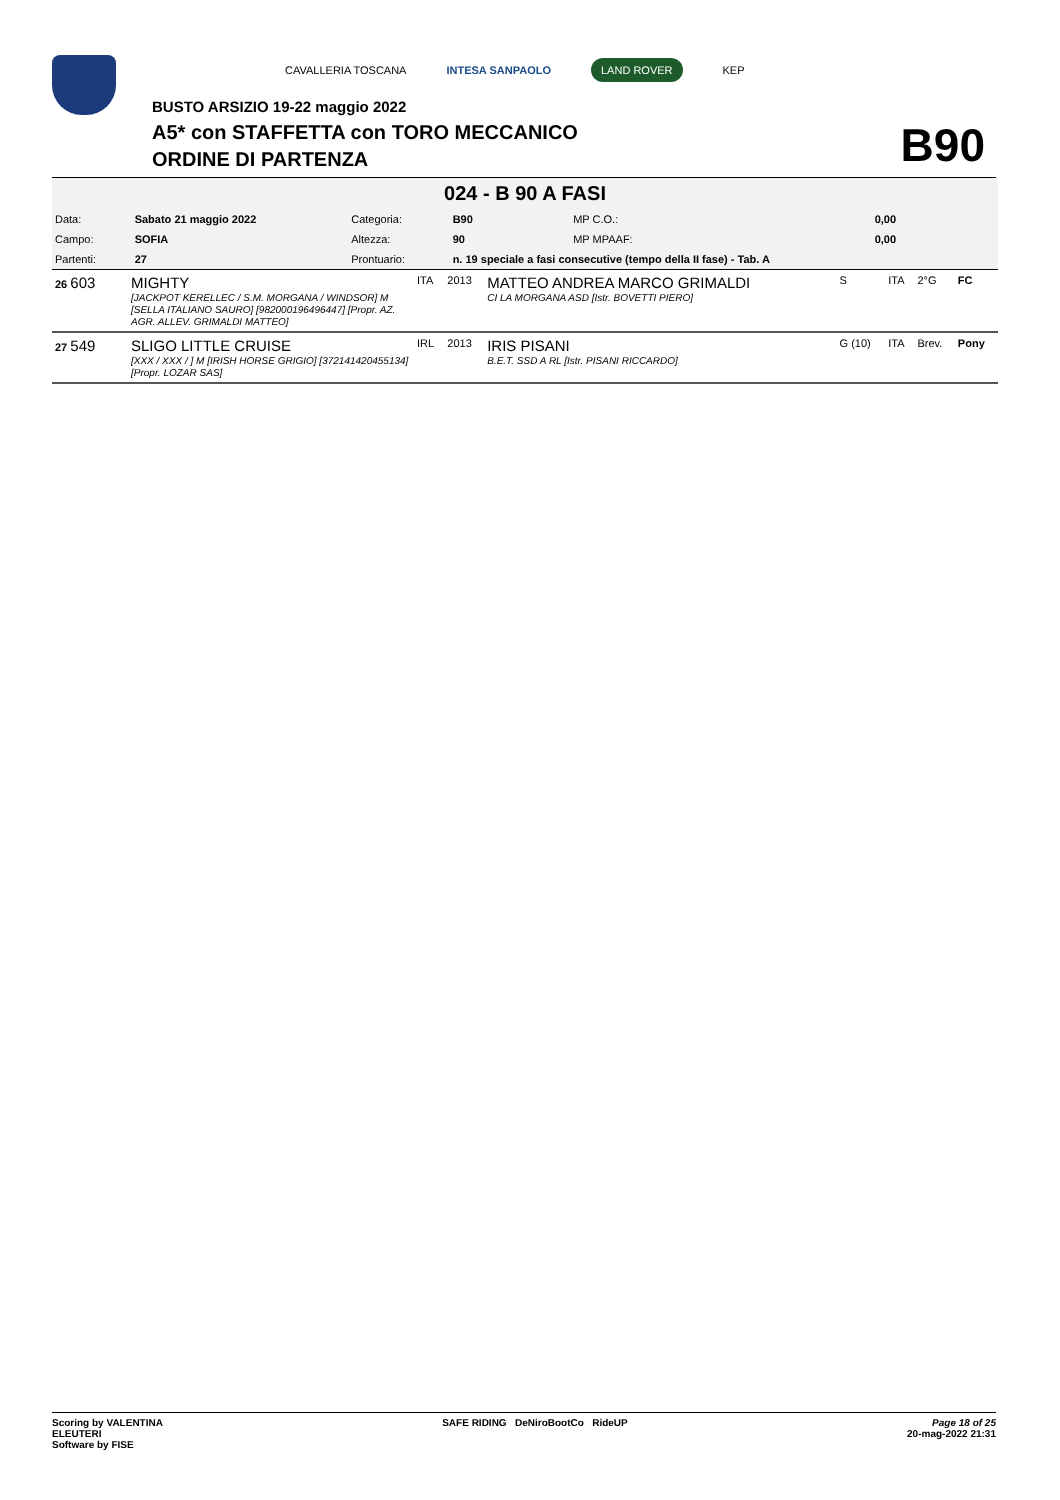CAVALLERIA TOSCANA INTESA SANPAOLO LAND ROVER KEP
BUSTO ARSIZIO 19-22 maggio 2022
A5* con STAFFETTA con TORO MECCANICO
ORDINE DI PARTENZA B90
024 - B 90 A FASI
| Data: | Sabato 21 maggio 2022 | Categoria: | B90 | MP C.O.: | 0,00 |
| Campo: | SOFIA | Altezza: | 90 | MP MPAAF: | 0,00 |
| Partenti: | 27 | Prontuario: | n. 19 speciale a fasi consecutive (tempo della II fase) - Tab. A | | |
| 26 603 | MIGHTY [JACKPOT KERELLEC / S.M. MORGANA / WINDSOR] M [SELLA ITALIANO SAURO] [982000196496447] [Propr. AZ. AGR. ALLEV. GRIMALDI MATTEO] | ITA | 2013 | MATTEO ANDREA MARCO GRIMALDI CI LA MORGANA ASD [Istr. BOVETTI PIERO] | S | ITA | 2°G | FC |
| 27 549 | SLIGO LITTLE CRUISE [XXX / XXX / ] M [IRISH HORSE GRIGIO] [372141420455134] [Propr. LOZAR SAS] | IRL | 2013 | IRIS PISANI B.E.T. SSD A RL [Istr. PISANI RICCARDO] | G (10) | ITA | Brev. | Pony |
Scoring by VALENTINA
ELEUTERI
Software by FISE
SAFE RIDING DeNiroBootCo RideUP
Page 18 of 25
20-mag-2022 21:31